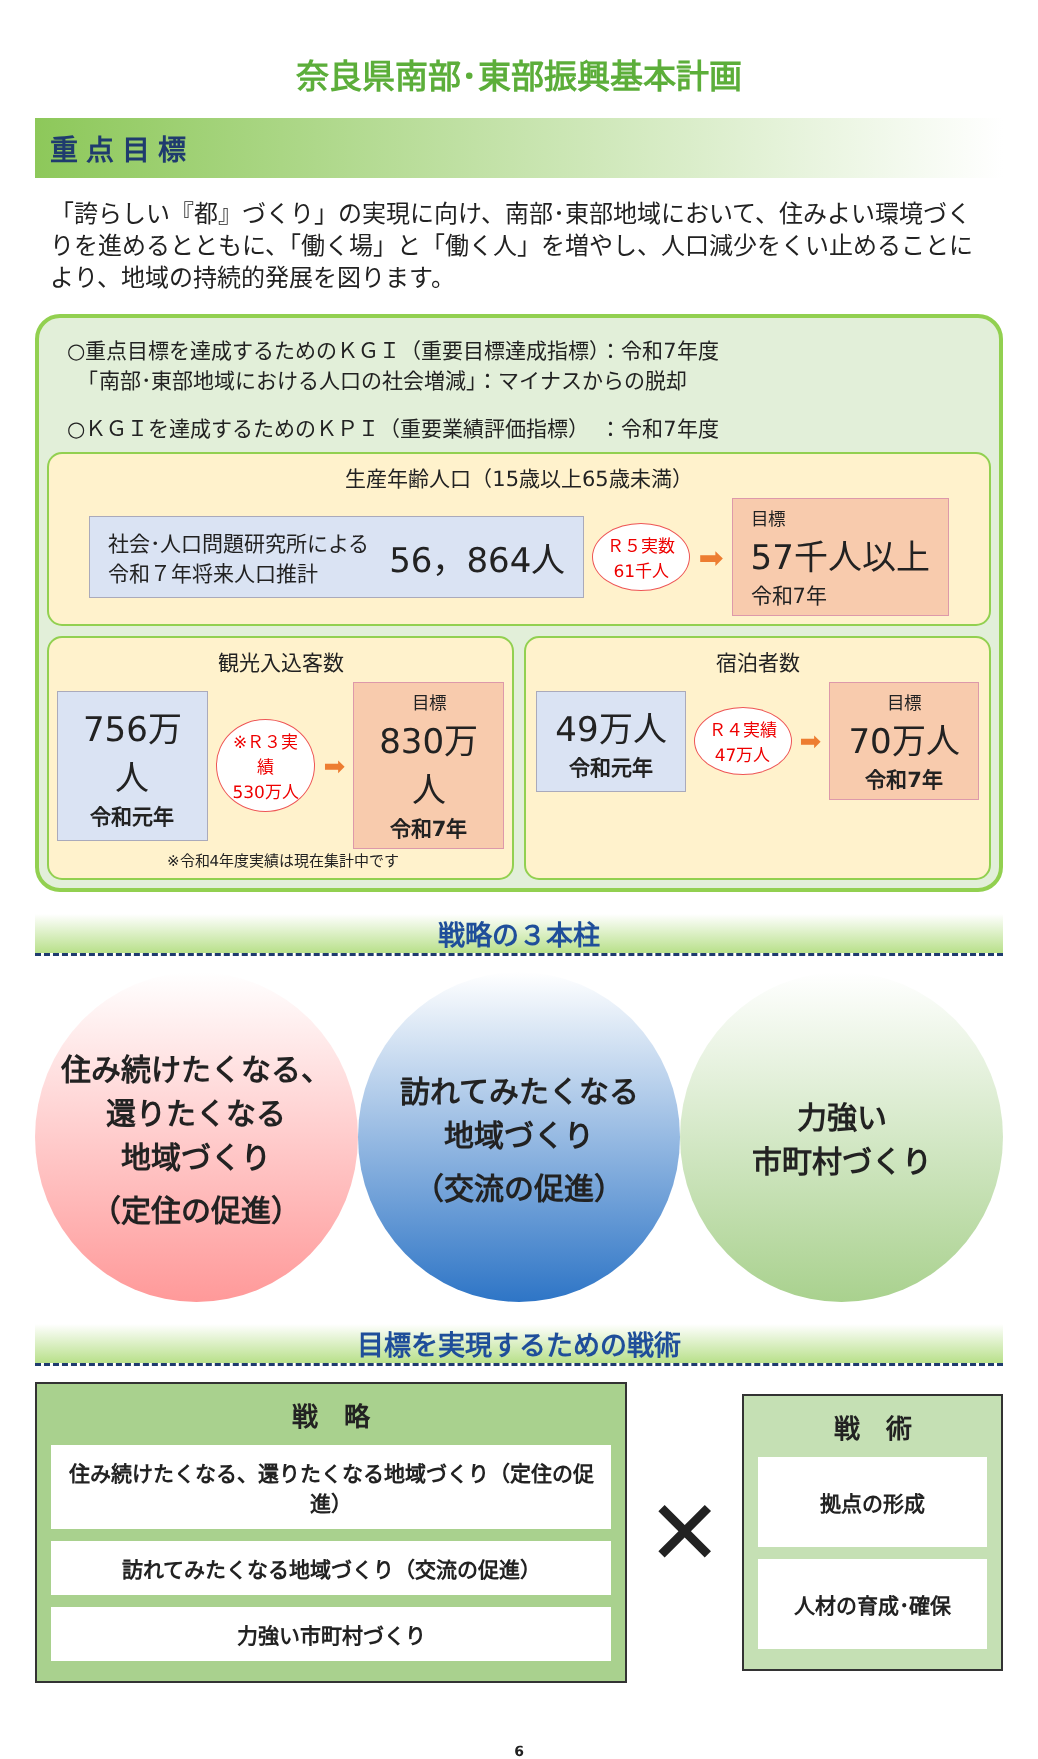奈良県南部･東部振興基本計画
重点目標
「誇らしい『都』づくり」の実現に向け、南部･東部地域において、住みよい環境づくりを進めるとともに、「働く場」と「働く人」を増やし、人口減少をくい止めることにより、地域の持続的発展を図ります。
○重点目標を達成するためのＫＧＩ（重要目標達成指標）：令和7年度
　「南部･東部地域における人口の社会増減」：マイナスからの脱却
○ＫＧＩを達成するためのＫＰＩ（重要業績評価指標）　：令和7年度
生産年齢人口（15歳以上65歳未満）
社会･人口問題研究所による
令和７年将来人口推計 56，864人
Ｒ５実数
61千人
➡
目標
57千人以上
令和7年
観光入込客数
756万人
令和元年
※Ｒ３実績
530万人
➡
目標
830万人
令和7年
※令和4年度実績は現在集計中です
宿泊者数
49万人
令和元年
Ｒ４実績
47万人
➡
目標
70万人
令和7年
戦略の３本柱
住み続けたくなる、
還りたくなる
地域づくり
（定住の促進）
訪れてみたくなる
地域づくり
（交流の促進）
力強い
市町村づくり
目標を実現するための戦術
戦　略
住み続けたくなる、還りたくなる地域づくり（定住の促進）
訪れてみたくなる地域づくり（交流の促進）
力強い市町村づくり
✕
戦　術
拠点の形成
人材の育成･確保
6